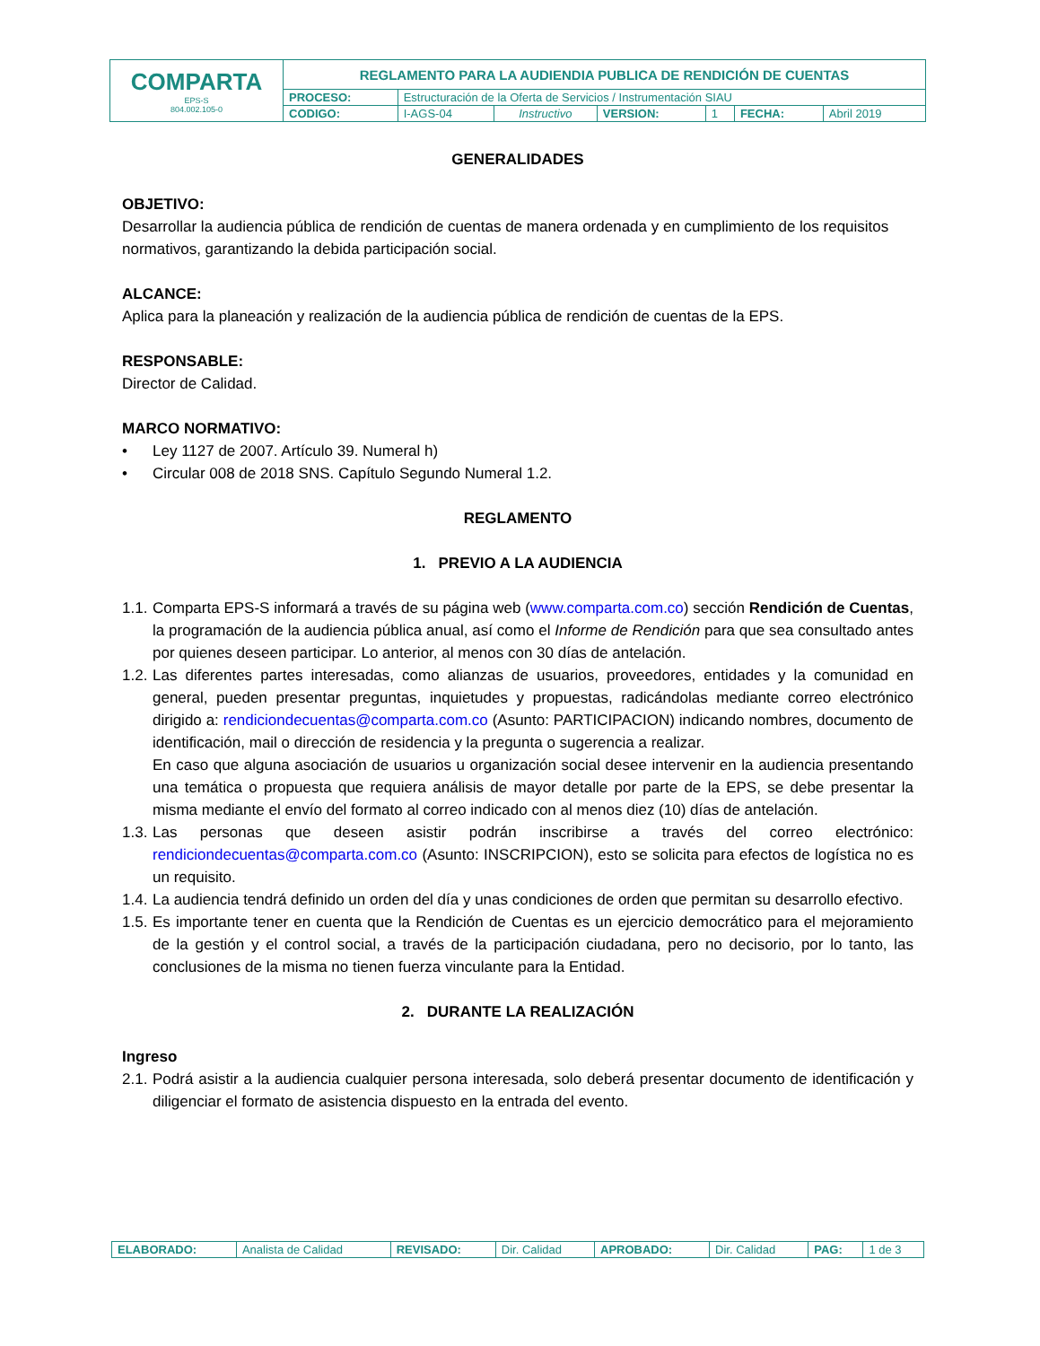| COMPARTA EPS-S 804.002.105-0 | REGLAMENTO PARA LA AUDIENDIA PUBLICA DE RENDICIÓN DE CUENTAS | | | | | | |
| | PROCESO: | Estructuración de la Oferta de Servicios / Instrumentación SIAU | | | | | |
| | CODIGO: | I-AGS-04 | Instructivo | VERSION: | 1 | FECHA: | Abril 2019 |
GENERALIDADES
OBJETIVO:
Desarrollar la audiencia pública de rendición de cuentas de manera ordenada y en cumplimiento de los requisitos normativos, garantizando la debida participación social.
ALCANCE:
Aplica para la planeación y realización de la audiencia pública de rendición de cuentas de la EPS.
RESPONSABLE:
Director de Calidad.
MARCO NORMATIVO:
• Ley 1127 de 2007. Artículo 39. Numeral h)
• Circular 008 de 2018 SNS. Capítulo Segundo Numeral 1.2.
REGLAMENTO
1. PREVIO A LA AUDIENCIA
1.1. Comparta EPS-S informará a través de su página web (www.comparta.com.co) sección Rendición de Cuentas, la programación de la audiencia pública anual, así como el Informe de Rendición para que sea consultado antes por quienes deseen participar. Lo anterior, al menos con 30 días de antelación.
1.2. Las diferentes partes interesadas, como alianzas de usuarios, proveedores, entidades y la comunidad en general, pueden presentar preguntas, inquietudes y propuestas, radicándolas mediante correo electrónico dirigido a: rendiciondecuentas@comparta.com.co (Asunto: PARTICIPACION) indicando nombres, documento de identificación, mail o dirección de residencia y la pregunta o sugerencia a realizar.
En caso que alguna asociación de usuarios u organización social desee intervenir en la audiencia presentando una temática o propuesta que requiera análisis de mayor detalle por parte de la EPS, se debe presentar la misma mediante el envío del formato al correo indicado con al menos diez (10) días de antelación.
1.3. Las personas que deseen asistir podrán inscribirse a través del correo electrónico: rendiciondecuentas@comparta.com.co (Asunto: INSCRIPCION), esto se solicita para efectos de logística no es un requisito.
1.4. La audiencia tendrá definido un orden del día y unas condiciones de orden que permitan su desarrollo efectivo.
1.5. Es importante tener en cuenta que la Rendición de Cuentas es un ejercicio democrático para el mejoramiento de la gestión y el control social, a través de la participación ciudadana, pero no decisorio, por lo tanto, las conclusiones de la misma no tienen fuerza vinculante para la Entidad.
2. DURANTE LA REALIZACIÓN
Ingreso
2.1. Podrá asistir a la audiencia cualquier persona interesada, solo deberá presentar documento de identificación y diligenciar el formato de asistencia dispuesto en la entrada del evento.
| ELABORADO: | Analista de Calidad | REVISADO: | Dir. Calidad | APROBADO: | Dir. Calidad | PAG: | 1 de 3 |